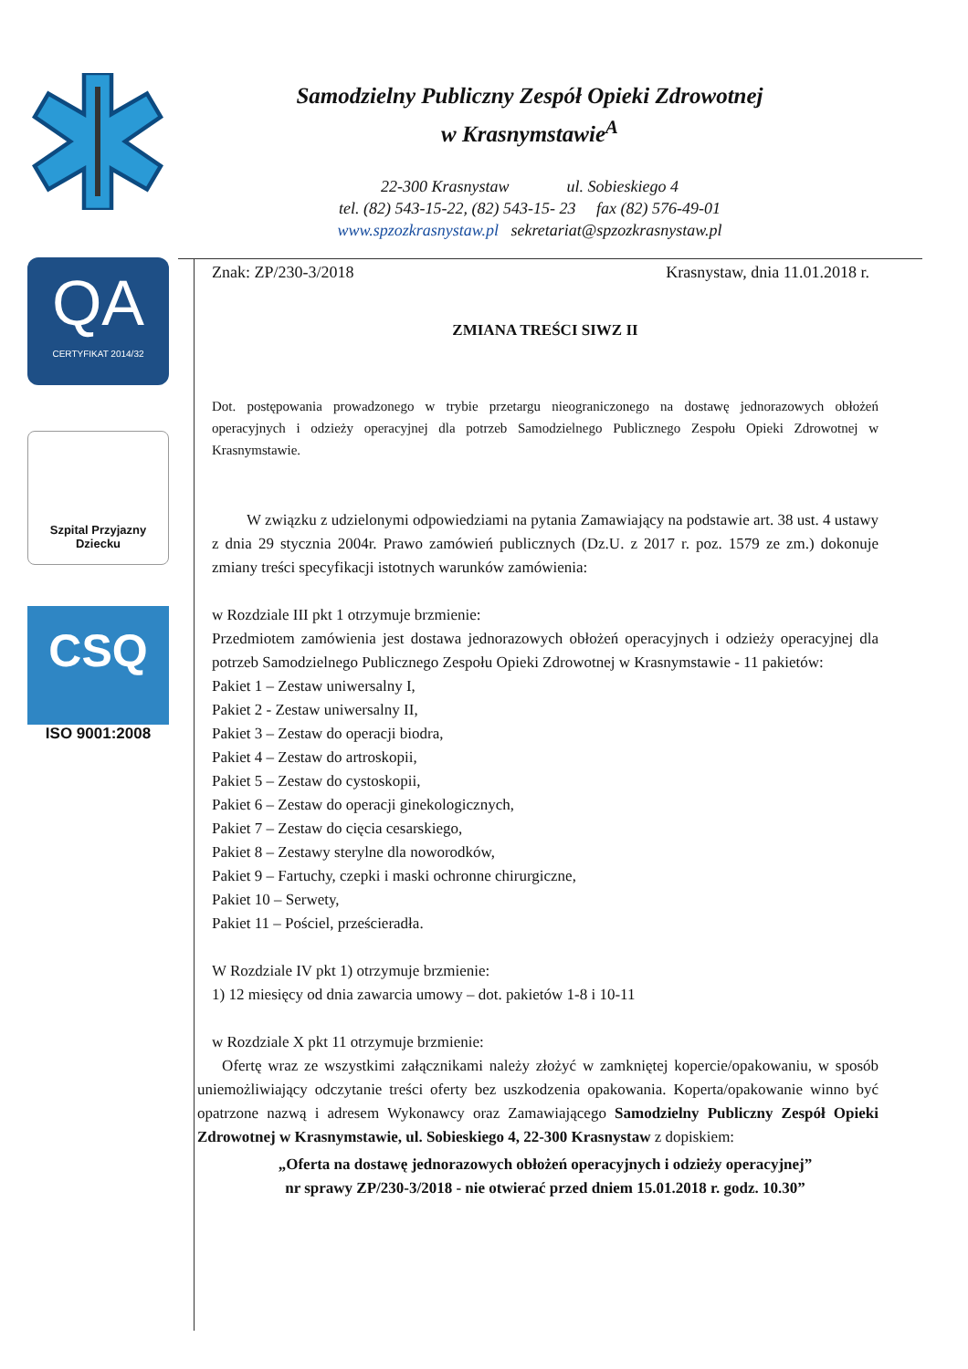Samodzielny Publiczny Zespół Opieki Zdrowotnej
w Krasnymstawie<sup>A</sup>
22-300 Krasnystaw ul. Sobieskiego 4
tel. (82) 543-15-22, (82) 543-15- 23 fax (82) 576-49-01
www.spzozkrasnystaw.pl sekretariat@spzozkrasnystaw.pl
QA
CERTYFIKAT 2014/32
Szpital Przyjazny
Dziecku
CSQ
ISO 9001:2008
Znak: ZP/230-3/2018 Krasnystaw, dnia 11.01.2018 r.
ZMIANA TREŚCI SIWZ II
Dot. postępowania prowadzonego w trybie przetargu nieograniczonego na dostawę jednorazowych obłożeń operacyjnych i odzieży operacyjnej dla potrzeb Samodzielnego Publicznego Zespołu Opieki Zdrowotnej w Krasnymstawie.
W związku z udzielonymi odpowiedziami na pytania Zamawiający na podstawie art. 38 ust. 4 ustawy z dnia 29 stycznia 2004r. Prawo zamówień publicznych (Dz.U. z 2017 r. poz. 1579 ze zm.) dokonuje zmiany treści specyfikacji istotnych warunków zamówienia:
w Rozdziale III pkt 1 otrzymuje brzmienie:
Przedmiotem zamówienia jest dostawa jednorazowych obłożeń operacyjnych i odzieży operacyjnej dla potrzeb Samodzielnego Publicznego Zespołu Opieki Zdrowotnej w Krasnymstawie - 11 pakietów:
Pakiet 1 – Zestaw uniwersalny I,
Pakiet 2 - Zestaw uniwersalny II,
Pakiet 3 – Zestaw do operacji biodra,
Pakiet 4 – Zestaw do artroskopii,
Pakiet 5 – Zestaw do cystoskopii,
Pakiet 6 – Zestaw do operacji ginekologicznych,
Pakiet 7 – Zestaw do cięcia cesarskiego,
Pakiet 8 – Zestawy sterylne dla noworodków,
Pakiet 9 – Fartuchy, czepki i maski ochronne chirurgiczne,
Pakiet 10 – Serwety,
Pakiet 11 – Pościel, prześcieradła.
W Rozdziale IV pkt 1) otrzymuje brzmienie:
1) 12 miesięcy od dnia zawarcia umowy – dot. pakietów 1-8 i 10-11
w Rozdziale X pkt 11 otrzymuje brzmienie:
Ofertę wraz ze wszystkimi załącznikami należy złożyć w zamkniętej kopercie/opakowaniu, w sposób uniemożliwiający odczytanie treści oferty bez uszkodzenia opakowania. Koperta/opakowanie winno być opatrzone nazwą i adresem Wykonawcy oraz Zamawiającego Samodzielny Publiczny Zespół Opieki Zdrowotnej w Krasnymstawie, ul. Sobieskiego 4, 22-300 Krasnystaw z dopiskiem:
„Oferta na dostawę jednorazowych obłożeń operacyjnych i odzieży operacyjnej”
nr sprawy ZP/230-3/2018 - nie otwierać przed dniem 15.01.2018 r. godz. 10.30”